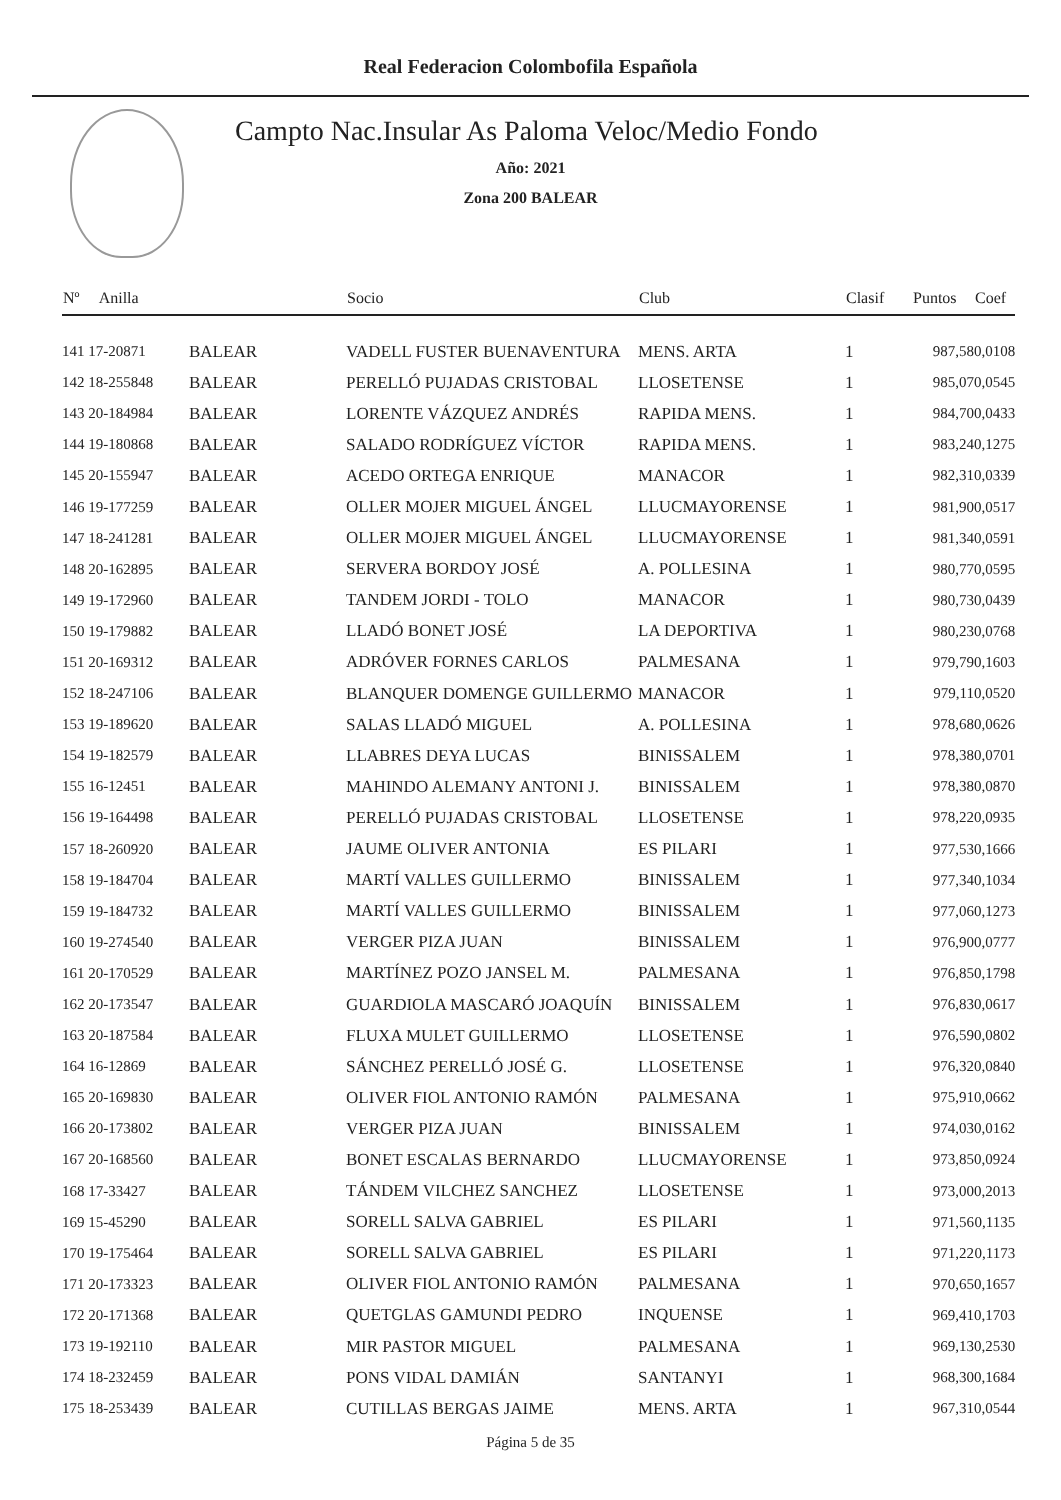Real Federacion Colombofila Española
Campto Nac.Insular As Paloma Veloc/Medio Fondo
Año: 2021
Zona 200 BALEAR
| Nº Anilla | | Socio | Club | Clasif | Puntos | Coef |
| --- | --- | --- | --- | --- | --- | --- |
| 141 17-20871 | BALEAR | VADELL FUSTER BUENAVENTURA | MENS. ARTA | 1 | 987,58 | 0,0108 |
| 142 18-255848 | BALEAR | PERELLÓ PUJADAS CRISTOBAL | LLOSETENSE | 1 | 985,07 | 0,0545 |
| 143 20-184984 | BALEAR | LORENTE VÁZQUEZ ANDRÉS | RAPIDA MENS. | 1 | 984,70 | 0,0433 |
| 144 19-180868 | BALEAR | SALADO RODRÍGUEZ VÍCTOR | RAPIDA MENS. | 1 | 983,24 | 0,1275 |
| 145 20-155947 | BALEAR | ACEDO ORTEGA ENRIQUE | MANACOR | 1 | 982,31 | 0,0339 |
| 146 19-177259 | BALEAR | OLLER MOJER MIGUEL ÁNGEL | LLUCMAYORENSE | 1 | 981,90 | 0,0517 |
| 147 18-241281 | BALEAR | OLLER MOJER MIGUEL ÁNGEL | LLUCMAYORENSE | 1 | 981,34 | 0,0591 |
| 148 20-162895 | BALEAR | SERVERA BORDOY JOSÉ | A. POLLESINA | 1 | 980,77 | 0,0595 |
| 149 19-172960 | BALEAR | TANDEM JORDI - TOLO | MANACOR | 1 | 980,73 | 0,0439 |
| 150 19-179882 | BALEAR | LLADÓ BONET JOSÉ | LA DEPORTIVA | 1 | 980,23 | 0,0768 |
| 151 20-169312 | BALEAR | ADRÓVER FORNES CARLOS | PALMESANA | 1 | 979,79 | 0,1603 |
| 152 18-247106 | BALEAR | BLANQUER DOMENGE GUILLERMO | MANACOR | 1 | 979,11 | 0,0520 |
| 153 19-189620 | BALEAR | SALAS LLADÓ MIGUEL | A. POLLESINA | 1 | 978,68 | 0,0626 |
| 154 19-182579 | BALEAR | LLABRES DEYA LUCAS | BINISSALEM | 1 | 978,38 | 0,0701 |
| 155 16-12451 | BALEAR | MAHINDO ALEMANY ANTONI J. | BINISSALEM | 1 | 978,38 | 0,0870 |
| 156 19-164498 | BALEAR | PERELLÓ PUJADAS CRISTOBAL | LLOSETENSE | 1 | 978,22 | 0,0935 |
| 157 18-260920 | BALEAR | JAUME OLIVER ANTONIA | ES PILARI | 1 | 977,53 | 0,1666 |
| 158 19-184704 | BALEAR | MARTÍ VALLES GUILLERMO | BINISSALEM | 1 | 977,34 | 0,1034 |
| 159 19-184732 | BALEAR | MARTÍ VALLES GUILLERMO | BINISSALEM | 1 | 977,06 | 0,1273 |
| 160 19-274540 | BALEAR | VERGER PIZA JUAN | BINISSALEM | 1 | 976,90 | 0,0777 |
| 161 20-170529 | BALEAR | MARTÍNEZ POZO JANSEL M. | PALMESANA | 1 | 976,85 | 0,1798 |
| 162 20-173547 | BALEAR | GUARDIOLA MASCARÓ JOAQUÍN | BINISSALEM | 1 | 976,83 | 0,0617 |
| 163 20-187584 | BALEAR | FLUXA MULET GUILLERMO | LLOSETENSE | 1 | 976,59 | 0,0802 |
| 164 16-12869 | BALEAR | SÁNCHEZ PERELLÓ JOSÉ G. | LLOSETENSE | 1 | 976,32 | 0,0840 |
| 165 20-169830 | BALEAR | OLIVER FIOL ANTONIO RAMÓN | PALMESANA | 1 | 975,91 | 0,0662 |
| 166 20-173802 | BALEAR | VERGER PIZA JUAN | BINISSALEM | 1 | 974,03 | 0,0162 |
| 167 20-168560 | BALEAR | BONET ESCALAS BERNARDO | LLUCMAYORENSE | 1 | 973,85 | 0,0924 |
| 168 17-33427 | BALEAR | TÁNDEM VILCHEZ SANCHEZ | LLOSETENSE | 1 | 973,00 | 0,2013 |
| 169 15-45290 | BALEAR | SORELL SALVA GABRIEL | ES PILARI | 1 | 971,56 | 0,1135 |
| 170 19-175464 | BALEAR | SORELL SALVA GABRIEL | ES PILARI | 1 | 971,22 | 0,1173 |
| 171 20-173323 | BALEAR | OLIVER FIOL ANTONIO RAMÓN | PALMESANA | 1 | 970,65 | 0,1657 |
| 172 20-171368 | BALEAR | QUETGLAS GAMUNDI PEDRO | INQUENSE | 1 | 969,41 | 0,1703 |
| 173 19-192110 | BALEAR | MIR PASTOR MIGUEL | PALMESANA | 1 | 969,13 | 0,2530 |
| 174 18-232459 | BALEAR | PONS VIDAL DAMIÁN | SANTANYI | 1 | 968,30 | 0,1684 |
| 175 18-253439 | BALEAR | CUTILLAS BERGAS JAIME | MENS. ARTA | 1 | 967,31 | 0,0544 |
Página 5 de 35